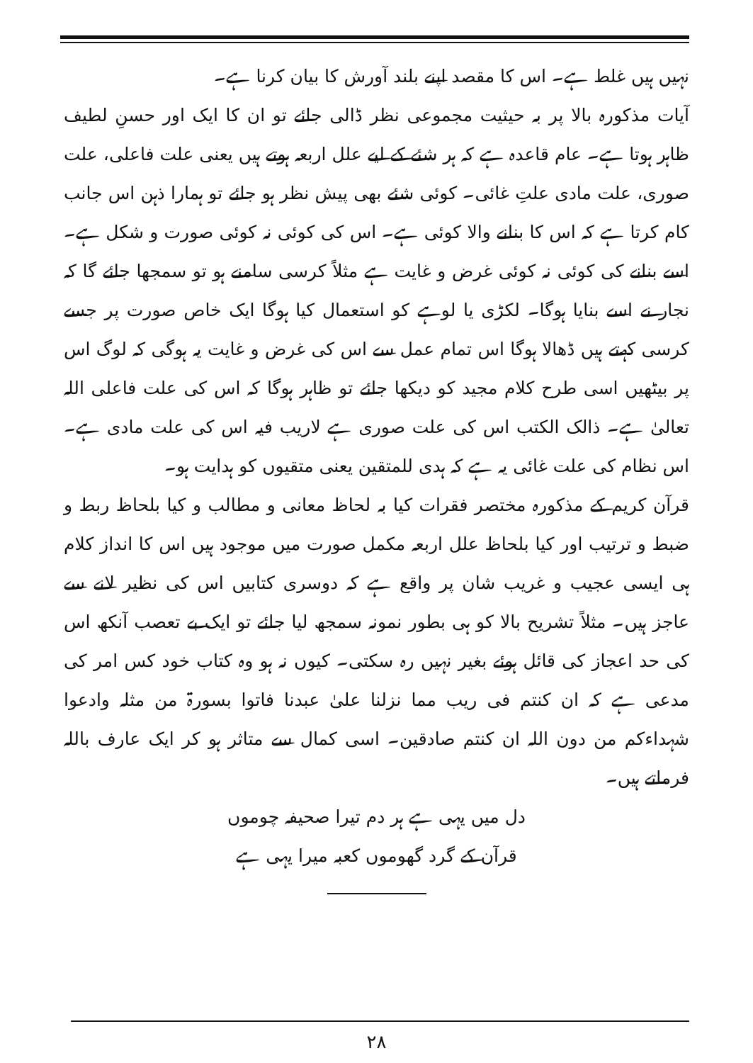نہیں ہیں غلط ہے۔ اس کا مقصد اپنے بلند آورش کا بیان کرنا ہے۔
آیات مذکورہ بالا پر بہ حیثیت مجموعی نظر ڈالی جائے تو ان کا ایک اور حسنِ لطیف ظاہر ہوتا ہے۔ عام قاعدہ ہے کہ ہر شئے کے لیے علل اربعہ ہوتے ہیں یعنی علت فاعلی، علت صوری، علت مادی علتِ غائی۔ کوئی شئے بھی پیش نظر ہو جائے تو ہمارا ذہن اس جانب کام کرتا ہے کہ اس کا بنانے والا کوئی ہے۔ اس کی کوئی نہ کوئی صورت و شکل ہے۔ اسے بنانے کی کوئی نہ کوئی غرض و غایت ہے مثلاً کرسی سامنے ہو تو سمجھا جائے گا کہ نجار نے اسے بنایا ہوگا۔ لکڑی یا لوہے کو استعمال کیا ہوگا ایک خاص صورت پر جسے کرسی کہتے ہیں ڈھالا ہوگا اس تمام عمل سے اس کی غرض و غایت یہ ہوگی کہ لوگ اس پر بیٹھیں اسی طرح کلام مجید کو دیکھا جائے تو ظاہر ہوگا کہ اس کی علت فاعلی اللہ تعالیٰ ہے۔ ذالک الکتب اس کی علت صوری ہے لاریب فیہ اس کی علت مادی ہے۔ اس نظام کی علت غائی یہ ہے کہ ہدی للمتقین یعنی متقیوں کو ہدایت ہو۔
قرآن کریم کے مذکورہ مختصر فقرات کیا بہ لحاظ معانی و مطالب و کیا بلحاظ ربط و ضبط و ترتیب اور کیا بلحاظ علل اربعہ مکمل صورت میں موجود ہیں اس کا انداز کلام ہی ایسی عجیب و غریب شان پر واقع ہے کہ دوسری کتابیں اس کی نظیر لانے سے عاجز ہیں۔ مثلاً تشریح بالا کو ہی بطور نمونہ سمجھ لیا جائے تو ایک بے تعصب آنکھ اس کی حد اعجاز کی قائل ہوئے بغیر نہیں رہ سکتی۔ کیوں نہ ہو وہ کتاب خود کس امر کی مدعی ہے کہ ان کنتم فی ریب مما نزلنا علیٰ عبدنا فاتوا بسورۃ من مثلہ وادعوا شہداءکم من دون اللہ ان کنتم صادقین۔ اسی کمال سے متاثر ہو کر ایک عارف باللہ فرماتے ہیں۔
دل میں یہی ہے ہر دم تیرا صحیفہ چوموں
قرآن کے گرد گھوموں کعبہ میرا یہی ہے
۲۸